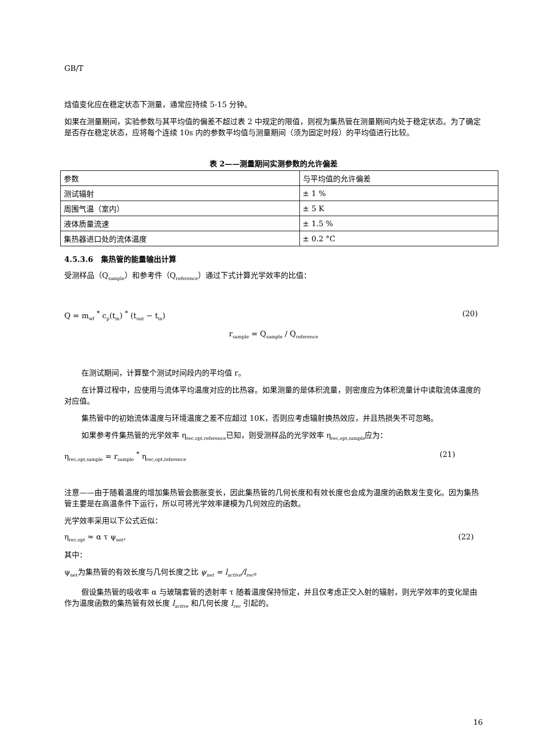GB/T
焓值变化应在稳定状态下测量，通常应持续 5-15 分钟。
如果在测量期间，实验参数与其平均值的偏差不超过表 2 中规定的限值，则视为集热管在测量期间内处于稳定状态。为了确定是否存在稳定状态，应将每个连续 10s 内的参数平均值与测量期间（须为固定时段）的平均值进行比较。
表 2——测量期间实测参数的允许偏差
| 参数 | 与平均值的允许偏差 |
| 测试辐射 | ± 1 % |
| 周围气温（室内） | ± 5 K |
| 液体质量流速 | ± 1.5 % |
| 集热器进口处的流体温度 | ± 0.2 °C |
4.5.3.6 集热管的能量输出计算
受测样品（Q<sub>sample</sub>）和参考件（Q<sub>reference</sub>）通过下式计算光学效率的比值：
Q = m<sub>wf</sub> <sup>*</sup> c<sub>p</sub>(t<sub>m</sub>) <sup>*</sup> (t<sub>out</sub> − t<sub>in</sub>) (20)
r<sub>sample</sub> = Q<sub>sample</sub> / Q<sub>reference</sub>
在测试期间，计算整个测试时间段内的平均值 r。
在计算过程中，应使用与流体平均温度对应的比热容。如果测量的是体积流量，则密度应为体积流量计中读取流体温度的对应值。
集热管中的初始流体温度与环境温度之差不应超过 10K，否则应考虑辐射换热效应，并且热损失不可忽略。
如果参考件集热管的光学效率 η<sub>rec.opt.reference</sub>已知，则受测样品的光学效率 η<sub>rec,opt,sample</sub>应为：
η<sub>rec,opt,sample</sub> = r<sub>sample</sub> <sup>*</sup> η<sub>rec,opt,reference</sub> (21)
注意——由于随着温度的增加集热管会膨胀变长，因此集热管的几何长度和有效长度也会成为温度的函数发生变化。因为集热管主要是在高温条件下运行，所以可将光学效率建模为几何效应的函数。
光学效率采用以下公式近似：
η<sub>rec,opt</sub> ≈ α τ ψ<sub>net</sub>, (22)
其中：
ψ<sub>net</sub>为集热管的有效长度与几何长度之比 ψ<sub>net</sub> = l<sub>active</sub>/l<sub>rec</sub>。
假设集热管的吸收率 α 与玻璃套管的透射率 τ 随着温度保持恒定，并且仅考虑正交入射的辐射，则光学效率的变化是由作为温度函数的集热管有效长度 l<sub>active</sub> 和几何长度 l<sub>rec</sub> 引起的。
16